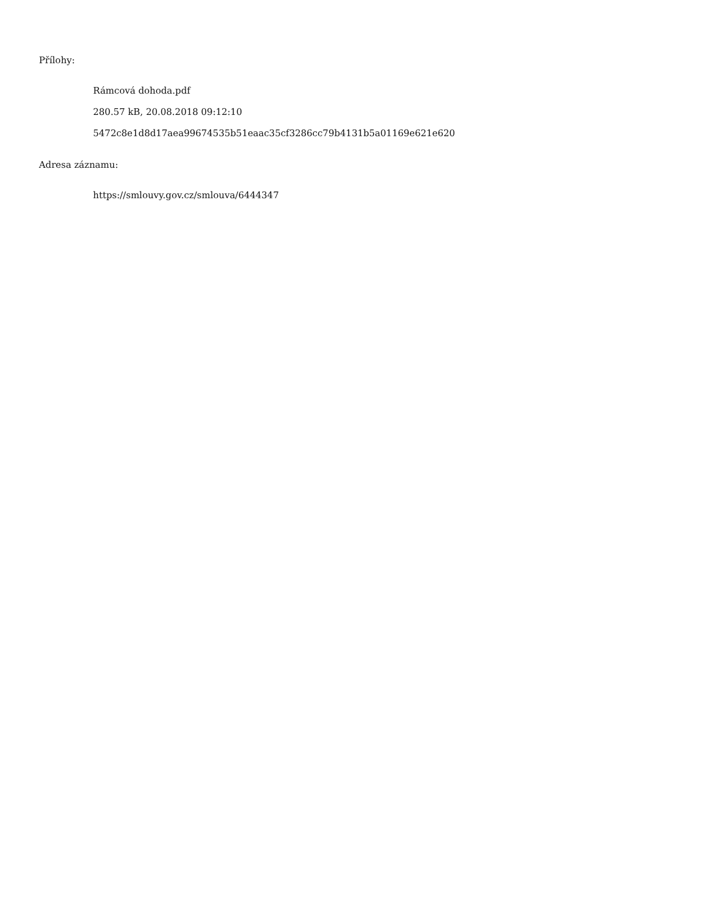Přílohy:
Rámcová dohoda.pdf
280.57 kB, 20.08.2018 09:12:10
5472c8e1d8d17aea99674535b51eaac35cf3286cc79b4131b5a01169e621e620
Adresa záznamu:
https://smlouvy.gov.cz/smlouva/6444347